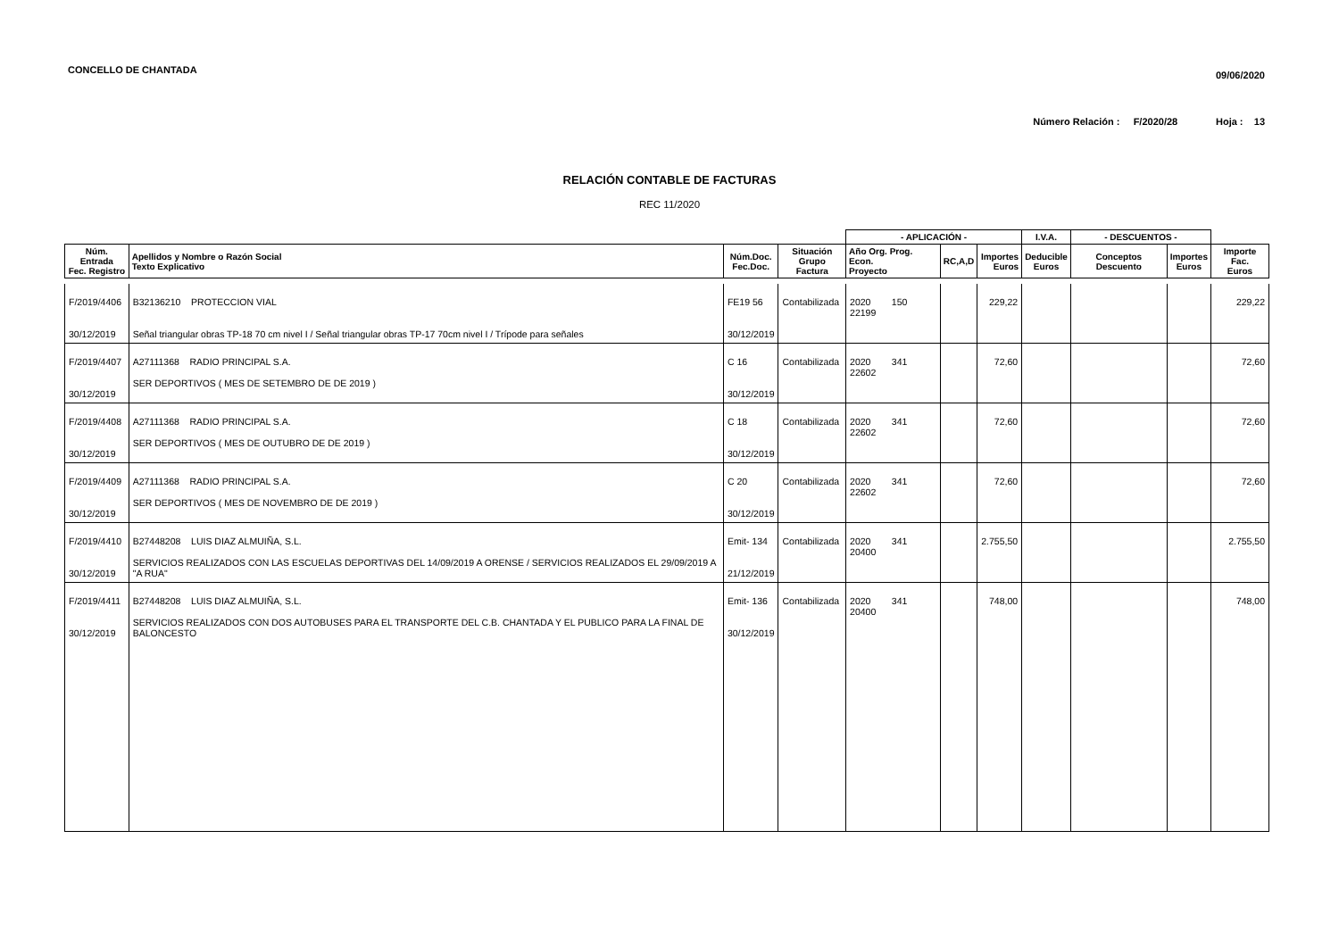CONCELLO DE CHANTADA
09/06/2020
Número Relación : F/2020/28 Hoja : 13
RELACIÓN CONTABLE DE FACTURAS
REC 11/2020
| | | | | - APLICACIÓN - | | | I.V.A. | - DESCUENTOS - | | |
| --- | --- | --- | --- | --- | --- | --- | --- | --- | --- | --- |
| Núm. Entrada Fec. Registro | Apellidos y Nombre o Razón Social Texto Explicativo | Núm.Doc. Fec.Doc. | Situación Grupo Factura | Año Org. Prog. Econ. Proyecto | RC,A,D | Importes Euros | Deducible Euros | Conceptos Descuento | Importes Euros | Importe Fac. Euros |
| F/2019/4406 30/12/2019 | B32136210 PROTECCION VIAL Señal triangular obras TP-18 70 cm nivel I / Señal triangular obras TP-17 70cm nivel I / Trípode para señales | FE19 56 30/12/2019 | Contabilizada | 2020 150 22199 | | 229,22 | | | | 229,22 |
| F/2019/4407 30/12/2019 | A27111368 RADIO PRINCIPAL S.A. SER DEPORTIVOS ( MES DE SETEMBRO DE DE 2019 ) | C 16 30/12/2019 | Contabilizada | 2020 341 22602 | | 72,60 | | | | 72,60 |
| F/2019/4408 30/12/2019 | A27111368 RADIO PRINCIPAL S.A. SER DEPORTIVOS ( MES DE OUTUBRO DE DE 2019 ) | C 18 30/12/2019 | Contabilizada | 2020 341 22602 | | 72,60 | | | | 72,60 |
| F/2019/4409 30/12/2019 | A27111368 RADIO PRINCIPAL S.A. SER DEPORTIVOS ( MES DE NOVEMBRO DE DE 2019 ) | C 20 30/12/2019 | Contabilizada | 2020 341 22602 | | 72,60 | | | | 72,60 |
| F/2019/4410 30/12/2019 | B27448208 LUIS DIAZ ALMUIÑA, S.L. SERVICIOS REALIZADOS CON LAS ESCUELAS DEPORTIVAS DEL 14/09/2019 A ORENSE / SERVICIOS REALIZADOS EL 29/09/2019 A "A RUA" | Emit- 134 21/12/2019 | Contabilizada | 2020 341 20400 | | 2.755,50 | | | | 2.755,50 |
| F/2019/4411 30/12/2019 | B27448208 LUIS DIAZ ALMUIÑA, S.L. SERVICIOS REALIZADOS CON DOS AUTOBUSES PARA EL TRANSPORTE DEL C.B. CHANTADA Y EL PUBLICO PARA LA FINAL DE BALONCESTO | Emit- 136 30/12/2019 | Contabilizada | 2020 341 20400 | | 748,00 | | | | 748,00 |